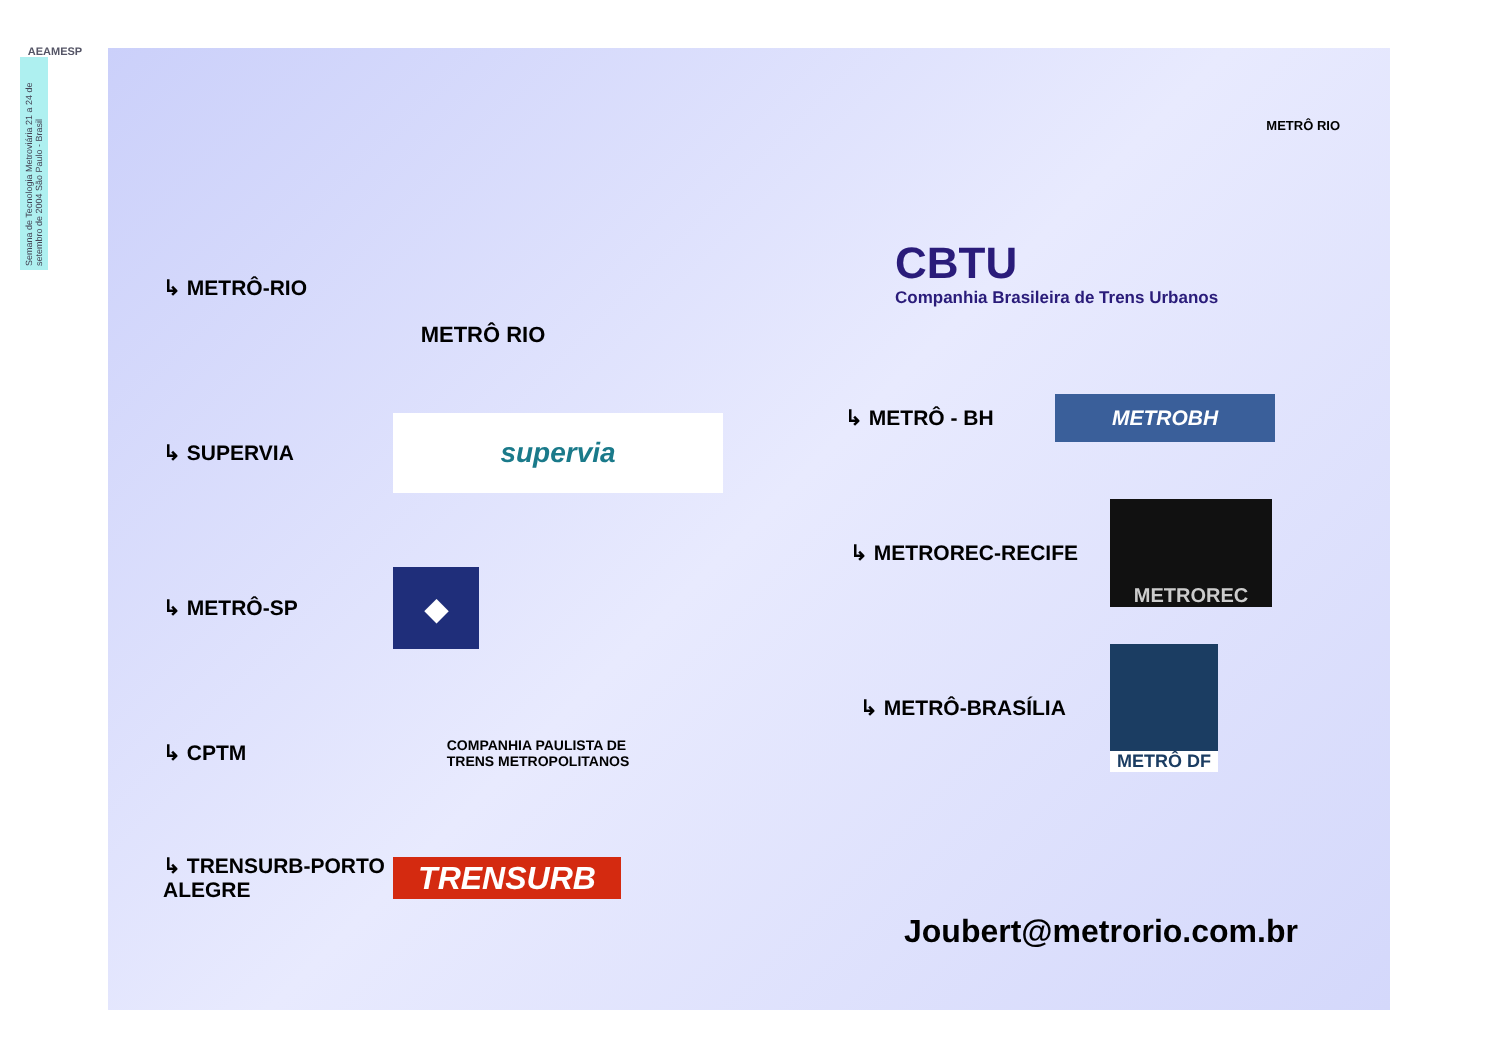AEAMESP
Semana de Tecnologia Metroviária 21 a 24 de setembro de 2004 São Paulo - Brasil
METRÔ RIO
↳ METRÔ-RIO
METRÔ RIO
↳ SUPERVIA
supervia
↳ METRÔ-SP
◆
↳ CPTM
COMPANHIA PAULISTA DE
TRENS METROPOLITANOS
↳ TRENSURB-PORTO ALEGRE
TRENSURB
CBTU
Companhia Brasileira de Trens Urbanos
↳ METRÔ - BH
METROBH
↳ METROREC-RECIFE
METROREC
↳ METRÔ-BRASÍLIA
METRÔ DF
Joubert@metrorio.com.br